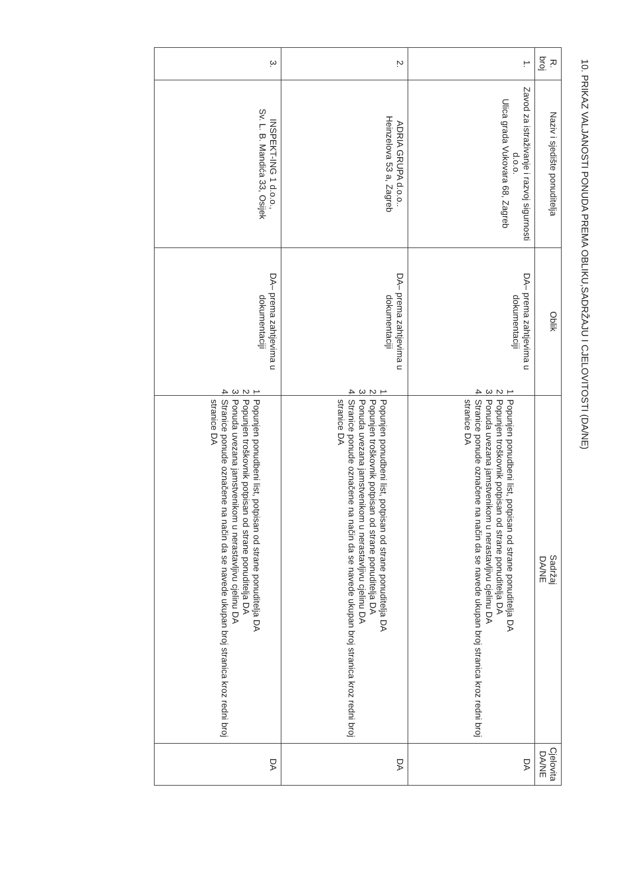10. PRIKAZ VALJANOSTI PONUDA PREMA OBLIKU,SADRŽAJU I CJELOVITOSTI (DA/NE)
| R. broj | Naziv i sjedište ponuditelja | Oblik | Sadržaj DA/NE | Cjelovita DA/NE |
| --- | --- | --- | --- | --- |
| 1. | Zavod za istraživanje i razvoj sigurnosti d.o.o. Ulica grada Vukovara 68, Zagreb | DA– prema zahtjevima u dokumentaciji | 1. Popunjen ponudbeni list, potpisan od strane ponuditelja DA 2. Popunjen troškovnik potpisan od strane ponuditelja DA 3. Ponuda uvezana jamstvenikom u nerastavljivu cjelinu DA 4. Stranice ponude označene na način da se navede ukupan broj stranica kroz redni broj stranice DA | DA |
| 2. | ADRIA GRUPA d.o.o.. Heinzelova 53 a, Zagreb | DA– prema zahtjevima u dokumentaciji | 1. Popunjen ponudbeni list, potpisan od strane ponuditelja DA 2. Popunjen troškovnik potpisan od strane ponuditelja DA 3. Ponuda uvezana jamstvenikom u nerastavljivu cjelinu DA 4. Stranice ponude označene na način da se navede ukupan broj stranica kroz redni broj stranice DA | DA |
| 3. | INSPEKT-ING 1 d.o.o., Sv. L. B. Mandića 33, Osijek | DA– prema zahtjevima u dokumentaciji | 1. Popunjen ponudbeni list, potpisan od strane ponuditelja DA 2. Popunjen troškovnik potpisan od strane ponuditelja DA 3. Ponuda uvezana jamstvenikom u nerastavljivu cjelinu DA 4. Stranice ponude označene na način da se navede ukupan broj stranica kroz redni broj stranice DA | DA |